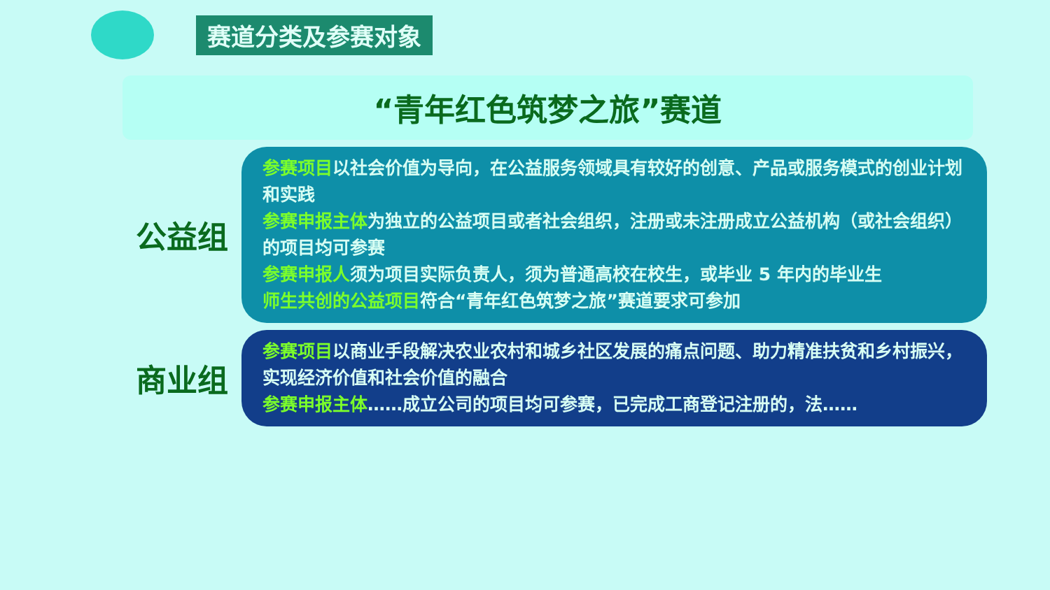赛道分类及参赛对象
“青年红色筑梦之旅”赛道
公益组
参赛项目以社会价值为导向，在公益服务领域具有较好的创意、产品或服务模式的创业计划和实践
参赛申报主体为独立的公益项目或者社会组织，注册或未注册成立公益机构（或社会组织）的项目均可参赛
参赛申报人须为项目实际负责人，须为普通高校在校生，或毕业 5 年内的毕业生
师生共创的公益项目符合“青年红色筑梦之旅”赛道要求可参加
商业组
参赛项目以商业手段解决农业农村和城乡社区发展的痛点问题、助力精准扶贫和乡村振兴，实现经济价值和社会价值的融合
参赛申报主体……成立公司的项目均可参赛，已完成工商登记注册的，法……